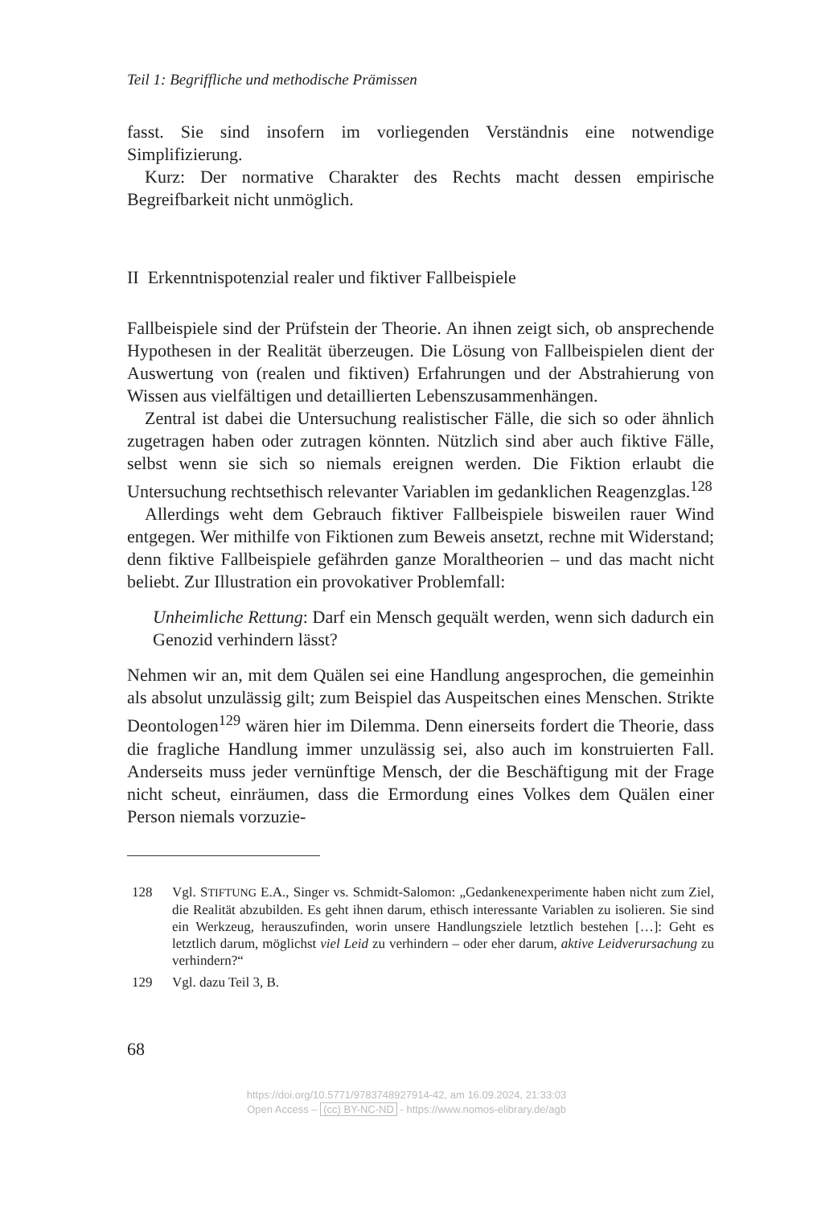Teil 1: Begriffliche und methodische Prämissen
fasst. Sie sind insofern im vorliegenden Verständnis eine notwendige Simplifizierung.
Kurz: Der normative Charakter des Rechts macht dessen empirische Begreifbarkeit nicht unmöglich.
II Erkenntnispotenzial realer und fiktiver Fallbeispiele
Fallbeispiele sind der Prüfstein der Theorie. An ihnen zeigt sich, ob ansprechende Hypothesen in der Realität überzeugen. Die Lösung von Fallbeispielen dient der Auswertung von (realen und fiktiven) Erfahrungen und der Abstrahierung von Wissen aus vielfältigen und detaillierten Lebenszusammenhängen.
Zentral ist dabei die Untersuchung realistischer Fälle, die sich so oder ähnlich zugetragen haben oder zutragen könnten. Nützlich sind aber auch fiktive Fälle, selbst wenn sie sich so niemals ereignen werden. Die Fiktion erlaubt die Untersuchung rechtsethisch relevanter Variablen im gedanklichen Reagenzglas.<sup>128</sup>
Allerdings weht dem Gebrauch fiktiver Fallbeispiele bisweilen rauer Wind entgegen. Wer mithilfe von Fiktionen zum Beweis ansetzt, rechne mit Widerstand; denn fiktive Fallbeispiele gefährden ganze Moraltheorien – und das macht nicht beliebt. Zur Illustration ein provokativer Problemfall:
Unheimliche Rettung: Darf ein Mensch gequält werden, wenn sich dadurch ein Genozid verhindern lässt?
Nehmen wir an, mit dem Quälen sei eine Handlung angesprochen, die gemeinhin als absolut unzulässig gilt; zum Beispiel das Auspeitschen eines Menschen. Strikte Deontologen<sup>129</sup> wären hier im Dilemma. Denn einerseits fordert die Theorie, dass die fragliche Handlung immer unzulässig sei, also auch im konstruierten Fall. Anderseits muss jeder vernünftige Mensch, der die Beschäftigung mit der Frage nicht scheut, einräumen, dass die Ermordung eines Volkes dem Quälen einer Person niemals vorzuzie-
128 Vgl. STIFTUNG E.A., Singer vs. Schmidt-Salomon: „Gedankenexperimente haben nicht zum Ziel, die Realität abzubilden. Es geht ihnen darum, ethisch interessante Variablen zu isolieren. Sie sind ein Werkzeug, herauszufinden, worin unsere Handlungsziele letztlich bestehen […]: Geht es letztlich darum, möglichst viel Leid zu verhindern – oder eher darum, aktive Leidverursachung zu verhindern?“
129 Vgl. dazu Teil 3, B.
68
https://doi.org/10.5771/9783748927914-42, am 16.09.2024, 21:33:03
Open Access – (cc) BY-NC-ND - https://www.nomos-elibrary.de/agb